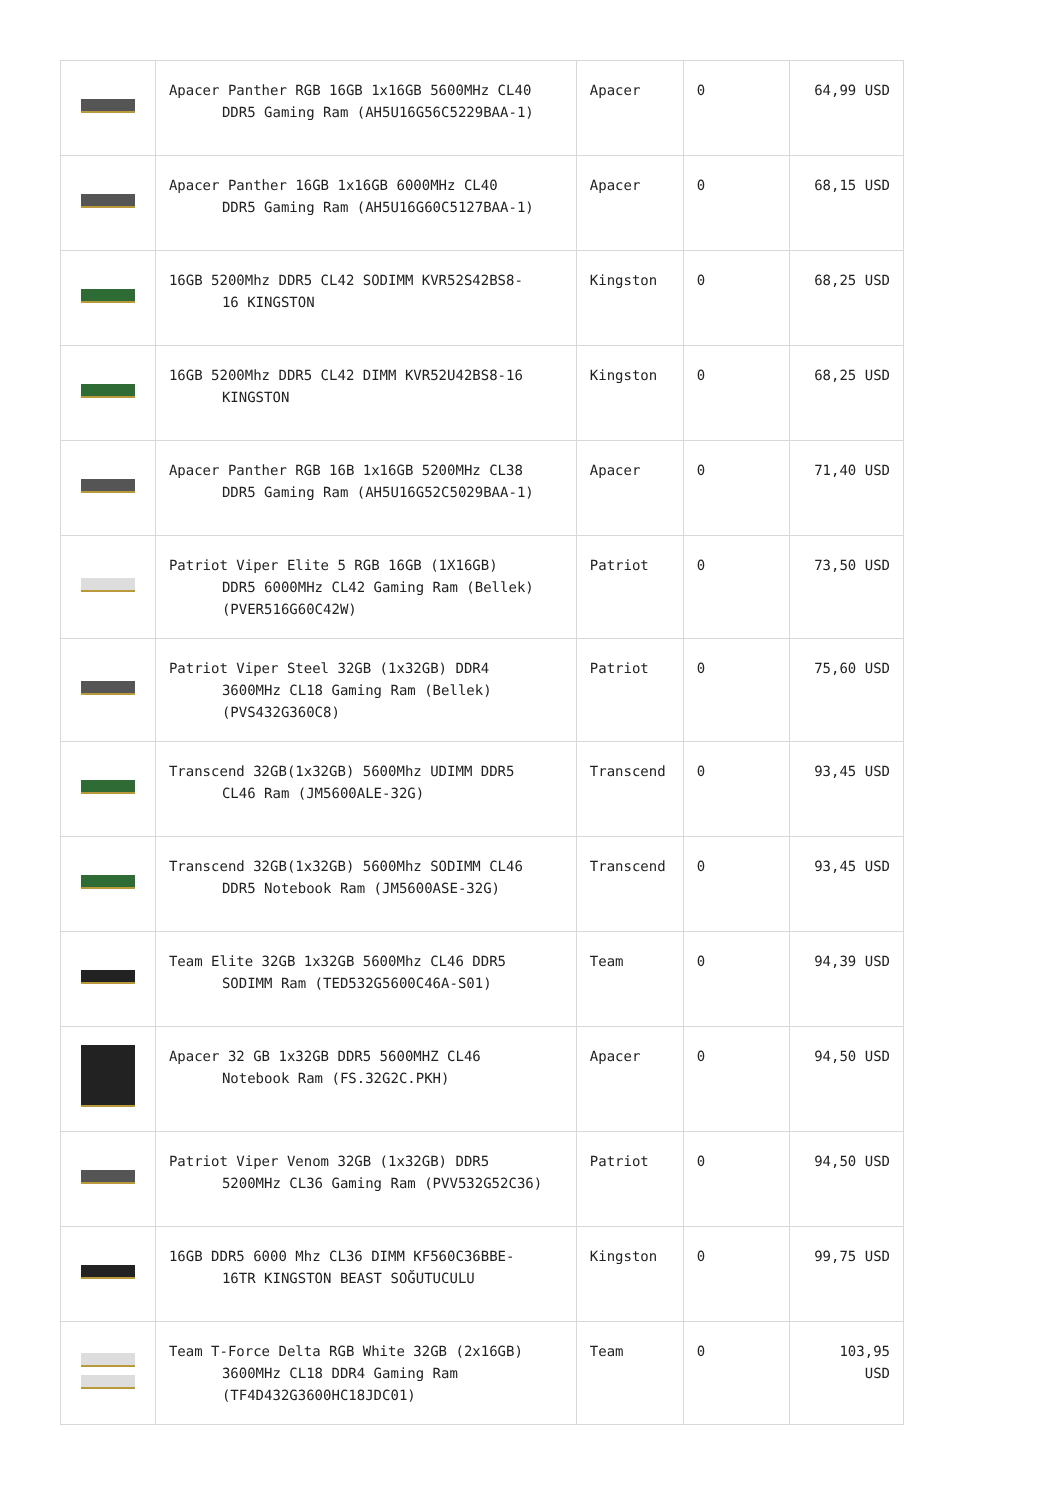| | Apacer Panther RGB 16GB 1x16GB 5600MHz CL40 DDR5 Gaming Ram (AH5U16G56C5229BAA-1) | Apacer | 0 | 64,99 USD |
| | Apacer Panther 16GB 1x16GB 6000MHz CL40 DDR5 Gaming Ram (AH5U16G60C5127BAA-1) | Apacer | 0 | 68,15 USD |
| | 16GB 5200Mhz DDR5 CL42 SODIMM KVR52S42BS8- 16 KINGSTON | Kingston | 0 | 68,25 USD |
| | 16GB 5200Mhz DDR5 CL42 DIMM KVR52U42BS8-16 KINGSTON | Kingston | 0 | 68,25 USD |
| | Apacer Panther RGB 16B 1x16GB 5200MHz CL38 DDR5 Gaming Ram (AH5U16G52C5029BAA-1) | Apacer | 0 | 71,40 USD |
| | Patriot Viper Elite 5 RGB 16GB (1X16GB) DDR5 6000MHz CL42 Gaming Ram (Bellek) (PVER516G60C42W) | Patriot | 0 | 73,50 USD |
| | Patriot Viper Steel 32GB (1x32GB) DDR4 3600MHz CL18 Gaming Ram (Bellek) (PVS432G360C8) | Patriot | 0 | 75,60 USD |
| | Transcend 32GB(1x32GB) 5600Mhz UDIMM DDR5 CL46 Ram (JM5600ALE-32G) | Transcend | 0 | 93,45 USD |
| | Transcend 32GB(1x32GB) 5600Mhz SODIMM CL46 DDR5 Notebook Ram (JM5600ASE-32G) | Transcend | 0 | 93,45 USD |
| | Team Elite 32GB 1x32GB 5600Mhz CL46 DDR5 SODIMM Ram (TED532G5600C46A-S01) | Team | 0 | 94,39 USD |
| | Apacer 32 GB 1x32GB DDR5 5600MHZ CL46 Notebook Ram (FS.32G2C.PKH) | Apacer | 0 | 94,50 USD |
| | Patriot Viper Venom 32GB (1x32GB) DDR5 5200MHz CL36 Gaming Ram (PVV532G52C36) | Patriot | 0 | 94,50 USD |
| | 16GB DDR5 6000 Mhz CL36 DIMM KF560C36BBE- 16TR KINGSTON BEAST SOĞUTUCULU | Kingston | 0 | 99,75 USD |
| | Team T-Force Delta RGB White 32GB (2x16GB) 3600MHz CL18 DDR4 Gaming Ram (TF4D432G3600HC18JDC01) | Team | 0 | 103,95 USD |